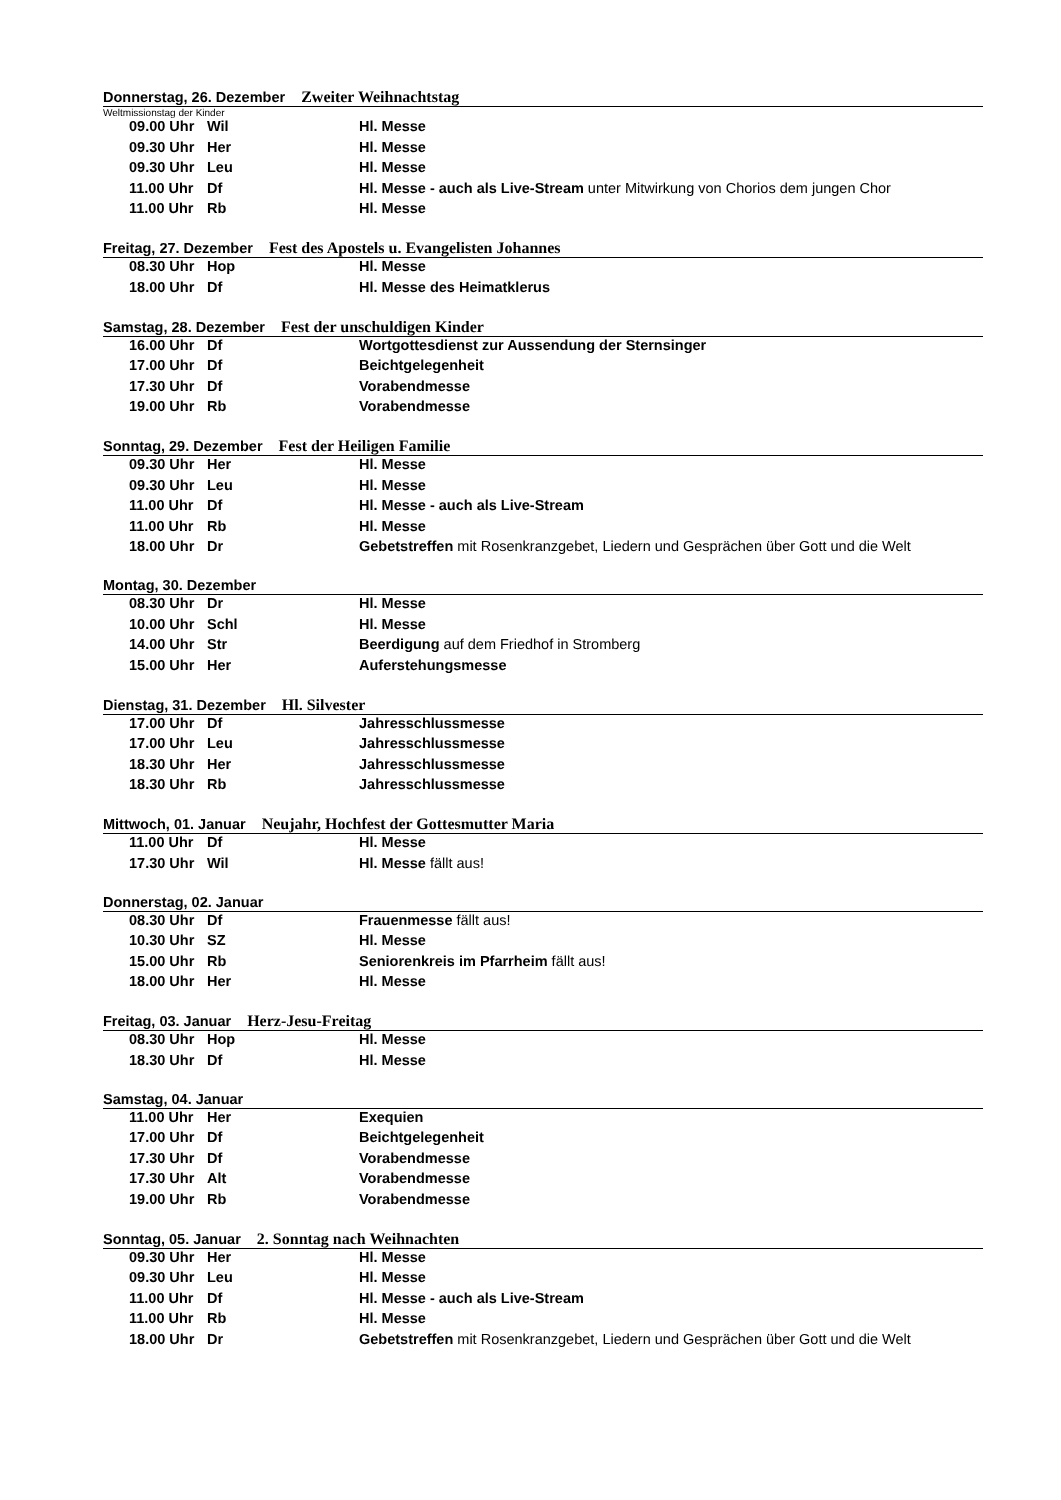Donnerstag, 26. Dezember Zweiter Weihnachtstag
Weltmissionstag der Kinder
| 09.00 Uhr | Wil | Hl. Messe |
| 09.30 Uhr | Her | Hl. Messe |
| 09.30 Uhr | Leu | Hl. Messe |
| 11.00 Uhr | Df | Hl. Messe - auch als Live-Stream unter Mitwirkung von Chorios dem jungen Chor |
| 11.00 Uhr | Rb | Hl. Messe |
Freitag, 27. Dezember Fest des Apostels u. Evangelisten Johannes
| 08.30 Uhr | Hop | Hl. Messe |
| 18.00 Uhr | Df | Hl. Messe des Heimatklerus |
Samstag, 28. Dezember Fest der unschuldigen Kinder
| 16.00 Uhr | Df | Wortgottesdienst zur Aussendung der Sternsinger |
| 17.00 Uhr | Df | Beichtgelegenheit |
| 17.30 Uhr | Df | Vorabendmesse |
| 19.00 Uhr | Rb | Vorabendmesse |
Sonntag, 29. Dezember Fest der Heiligen Familie
| 09.30 Uhr | Her | Hl. Messe |
| 09.30 Uhr | Leu | Hl. Messe |
| 11.00 Uhr | Df | Hl. Messe - auch als Live-Stream |
| 11.00 Uhr | Rb | Hl. Messe |
| 18.00 Uhr | Dr | Gebetstreffen mit Rosenkranzgebet, Liedern und Gesprächen über Gott und die Welt |
Montag, 30. Dezember
| 08.30 Uhr | Dr | Hl. Messe |
| 10.00 Uhr | Schl | Hl. Messe |
| 14.00 Uhr | Str | Beerdigung auf dem Friedhof in Stromberg |
| 15.00 Uhr | Her | Auferstehungsmesse |
Dienstag, 31. Dezember Hl. Silvester
| 17.00 Uhr | Df | Jahresschlussmesse |
| 17.00 Uhr | Leu | Jahresschlussmesse |
| 18.30 Uhr | Her | Jahresschlussmesse |
| 18.30 Uhr | Rb | Jahresschlussmesse |
Mittwoch, 01. Januar Neujahr, Hochfest der Gottesmutter Maria
| 11.00 Uhr | Df | Hl. Messe |
| 17.30 Uhr | Wil | Hl. Messe fällt aus! |
Donnerstag, 02. Januar
| 08.30 Uhr | Df | Frauenmesse fällt aus! |
| 10.30 Uhr | SZ | Hl. Messe |
| 15.00 Uhr | Rb | Seniorenkreis im Pfarrheim fällt aus! |
| 18.00 Uhr | Her | Hl. Messe |
Freitag, 03. Januar Herz-Jesu-Freitag
| 08.30 Uhr | Hop | Hl. Messe |
| 18.30 Uhr | Df | Hl. Messe |
Samstag, 04. Januar
| 11.00 Uhr | Her | Exequien |
| 17.00 Uhr | Df | Beichtgelegenheit |
| 17.30 Uhr | Df | Vorabendmesse |
| 17.30 Uhr | Alt | Vorabendmesse |
| 19.00 Uhr | Rb | Vorabendmesse |
Sonntag, 05. Januar 2. Sonntag nach Weihnachten
| 09.30 Uhr | Her | Hl. Messe |
| 09.30 Uhr | Leu | Hl. Messe |
| 11.00 Uhr | Df | Hl. Messe - auch als Live-Stream |
| 11.00 Uhr | Rb | Hl. Messe |
| 18.00 Uhr | Dr | Gebetstreffen mit Rosenkranzgebet, Liedern und Gesprächen über Gott und die Welt |